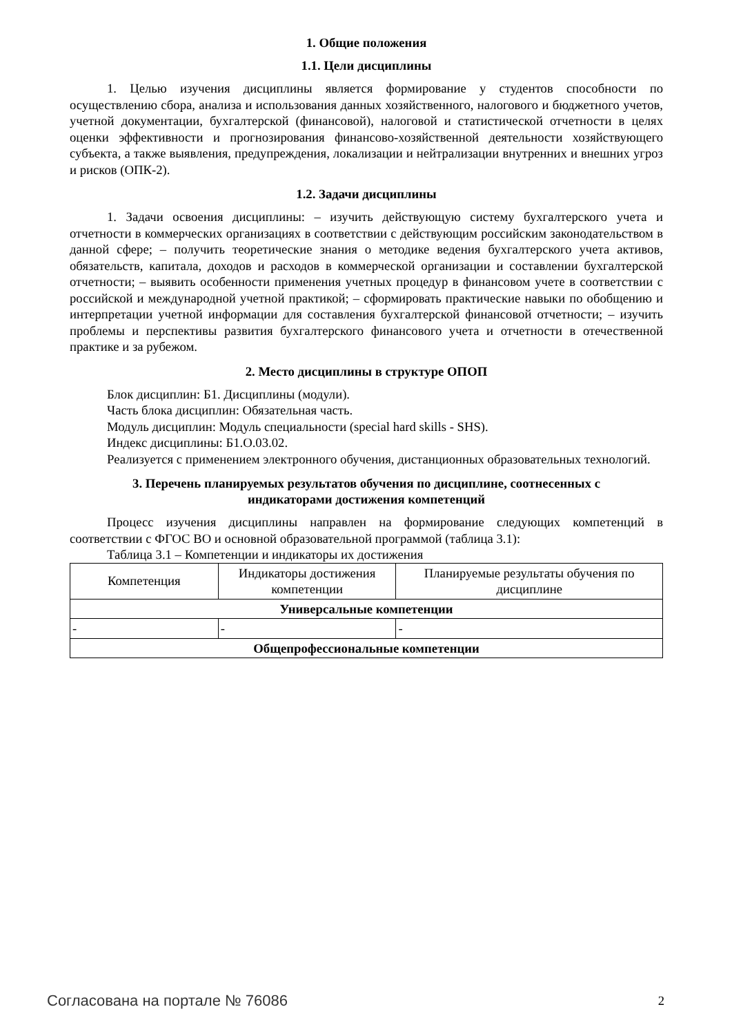1. Общие положения
1.1. Цели дисциплины
1. Целью изучения дисциплины является формирование у студентов способности по осуществлению сбора, анализа и использования данных хозяйственного, налогового и бюджетного учетов, учетной документации, бухгалтерской (финансовой), налоговой и статистической отчетности в целях оценки эффективности и прогнозирования финансово-хозяйственной деятельности хозяйствующего субъекта, а также выявления, предупреждения, локализации и нейтрализации внутренних и внешних угроз и рисков (ОПК-2).
1.2. Задачи дисциплины
1. Задачи освоения дисциплины: – изучить действующую систему бухгалтерского учета и отчетности в коммерческих организациях в соответствии с действующим российским законодательством в данной сфере; – получить теоретические знания о методике ведения бухгалтерского учета активов, обязательств, капитала, доходов и расходов в коммерческой организации и составлении бухгалтерской отчетности; – выявить особенности применения учетных процедур в финансовом учете в соответствии с российской и международной учетной практикой; – сформировать практические навыки по обобщению и интерпретации учетной информации для составления бухгалтерской финансовой отчетности; – изучить проблемы и перспективы развития бухгалтерского финансового учета и отчетности в отечественной практике и за рубежом.
2. Место дисциплины в структуре ОПОП
Блок дисциплин: Б1. Дисциплины (модули).
Часть блока дисциплин: Обязательная часть.
Модуль дисциплин: Модуль специальности (special hard skills - SHS).
Индекс дисциплины: Б1.О.03.02.
Реализуется с применением электронного обучения, дистанционных образовательных технологий.
3. Перечень планируемых результатов обучения по дисциплине, соотнесенных с
индикаторами достижения компетенций
Процесс изучения дисциплины направлен на формирование следующих компетенций в соответствии с ФГОС ВО и основной образовательной программой (таблица 3.1):
Таблица 3.1 – Компетенции и индикаторы их достижения
| Компетенция | Индикаторы достижения компетенции | Планируемые результаты обучения по дисциплине |
| --- | --- | --- |
| Универсальные компетенции | | |
| - | - | - |
| Общепрофессиональные компетенции | | |
Согласована на портале № 76086 2